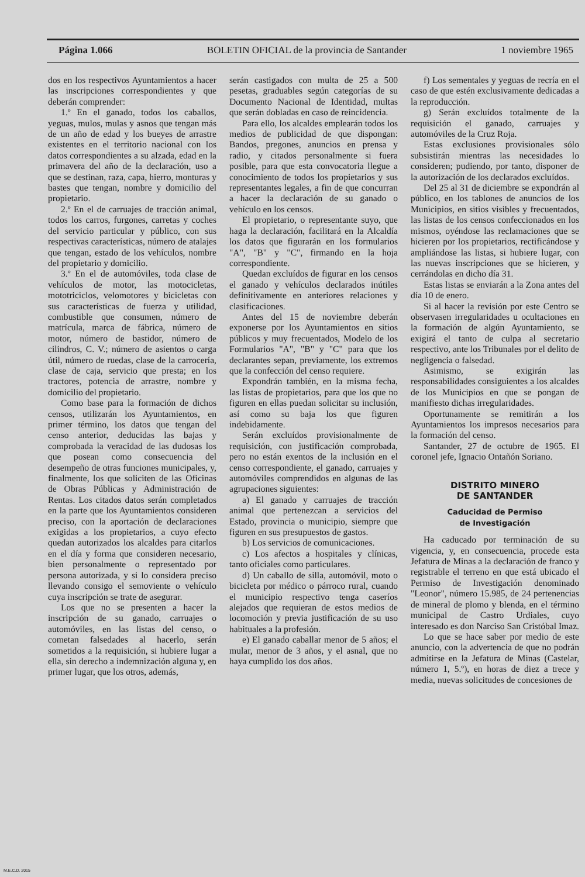Página 1.066 BOLETIN OFICIAL de la provincia de Santander 1 noviembre 1965
dos en los respectivos Ayuntamientos a hacer las inscripciones correspondientes y que deberán comprender:
1.º En el ganado, todos los caballos, yeguas, mulos, mulas y asnos que tengan más de un año de edad y los bueyes de arrastre existentes en el territorio nacional con los datos correspondientes a su alzada, edad en la primavera del año de la declaración, uso a que se destinan, raza, capa, hierro, monturas y bastes que tengan, nombre y domicilio del propietario.
2.º En el de carruajes de tracción animal, todos los carros, furgones, carretas y coches del servicio particular y público, con sus respectivas características, número de atalajes que tengan, estado de los vehículos, nombre del propietario y domicilio.
3.º En el de automóviles, toda clase de vehículos de motor, las motocicletas, mototriciclos, velomotores y bicicletas con sus características de fuerza y utilidad, combustible que consumen, número de matrícula, marca de fábrica, número de motor, número de bastidor, número de cilindros, C. V.; número de asientos o carga útil, número de ruedas, clase de la carrocería, clase de caja, servicio que presta; en los tractores, potencia de arrastre, nombre y domicilio del propietario.
Como base para la formación de dichos censos, utilizarán los Ayuntamientos, en primer término, los datos que tengan del censo anterior, deducidas las bajas y comprobada la veracidad de las dudosas los que posean como consecuencia del desempeño de otras funciones municipales, y, finalmente, los que soliciten de las Oficinas de Obras Públicas y Administración de Rentas. Los citados datos serán completados en la parte que los Ayuntamientos consideren preciso, con la aportación de declaraciones exigidas a los propietarios, a cuyo efecto quedan autorizados los alcaldes para citarlos en el día y forma que consideren necesario, bien personalmente o representado por persona autorizada, y si lo considera preciso llevando consigo el semoviente o vehículo cuya inscripción se trate de asegurar.
Los que no se presenten a hacer la inscripción de su ganado, carruajes o automóviles, en las listas del censo, o cometan falsedades al hacerlo, serán sometidos a la requisición, si hubiere lugar a ella, sin derecho a indemnización alguna y, en primer lugar, que los otros, además,
serán castigados con multa de 25 a 500 pesetas, graduables según categorías de su Documento Nacional de Identidad, multas que serán dobladas en caso de reincidencia.
Para ello, los alcaldes emplearán todos los medios de publicidad de que dispongan: Bandos, pregones, anuncios en prensa y radio, y citados personalmente si fuera posible, para que esta convocatoria llegue a conocimiento de todos los propietarios y sus representantes legales, a fin de que concurran a hacer la declaración de su ganado o vehículo en los censos.
El propietario, o representante suyo, que haga la declaración, facilitará en la Alcaldía los datos que figurarán en los formularios "A", "B" y "C", firmando en la hoja correspondiente.
Quedan excluídos de figurar en los censos el ganado y vehículos declarados inútiles definitivamente en anteriores relaciones y clasificaciones.
Antes del 15 de noviembre deberán exponerse por los Ayuntamientos en sitios públicos y muy frecuentados, Modelo de los Formularios "A", "B" y "C" para que los declarantes sepan, previamente, los extremos que la confección del censo requiere.
Expondrán también, en la misma fecha, las listas de propietarios, para que los que no figuren en ellas puedan solicitar su inclusión, así como su baja los que figuren indebidamente.
Serán excluídos provisionalmente de requisición, con justificación comprobada, pero no están exentos de la inclusión en el censo correspondiente, el ganado, carruajes y automóviles comprendidos en algunas de las agrupaciones siguientes:
a) El ganado y carruajes de tracción animal que pertenezcan a servicios del Estado, provincia o municipio, siempre que figuren en sus presupuestos de gastos.
b) Los servicios de comunicaciones.
c) Los afectos a hospitales y clínicas, tanto oficiales como particulares.
d) Un caballo de silla, automóvil, moto o bicicleta por médico o párroco rural, cuando el municipio respectivo tenga caseríos alejados que requieran de estos medios de locomoción y previa justificación de su uso habituales a la profesión.
e) El ganado caballar menor de 5 años; el mular, menor de 3 años, y el asnal, que no haya cumplido los dos años.
f) Los sementales y yeguas de recría en el caso de que estén exclusivamente dedicadas a la reproducción.
g) Serán excluídos totalmente de la requisición el ganado, carruajes y automóviles de la Cruz Roja.
Estas exclusiones provisionales sólo subsistirán mientras las necesidades lo consideren; pudiendo, por tanto, disponer de la autorización de los declarados excluídos.
Del 25 al 31 de diciembre se expondrán al público, en los tablones de anuncios de los Municipios, en sitios visibles y frecuentados, las listas de los censos confeccionados en los mismos, oyéndose las reclamaciones que se hicieren por los propietarios, rectificándose y ampliándose las listas, si hubiere lugar, con las nuevas inscripciones que se hicieren, y cerrándolas en dicho día 31.
Estas listas se enviarán a la Zona antes del día 10 de enero.
Si al hacer la revisión por este Centro se observasen irregularidades u ocultaciones en la formación de algún Ayuntamiento, se exigirá el tanto de culpa al secretario respectivo, ante los Tribunales por el delito de negligencia o falsedad.
Asimismo, se exigirán las responsabilidades consiguientes a los alcaldes de los Municipios en que se pongan de manifiesto dichas irregularidades.
Oportunamente se remitirán a los Ayuntamientos los impresos necesarios para la formación del censo.
Santander, 27 de octubre de 1965. El coronel jefe, Ignacio Ontañón Soriano.
DISTRITO MINERO
DE SANTANDER
Caducidad de Permiso
de Investigación
Ha caducado por terminación de su vigencia, y, en consecuencia, procede esta Jefatura de Minas a la declaración de franco y registrable el terreno en que está ubicado el Permiso de Investigación denominado "Leonor", número 15.985, de 24 pertenencias de mineral de plomo y blenda, en el término municipal de Castro Urdiales, cuyo interesado es don Narciso San Cristóbal Imaz.
Lo que se hace saber por medio de este anuncio, con la advertencia de que no podrán admitirse en la Jefatura de Minas (Castelar, número 1, 5.º), en horas de diez a trece y media, nuevas solicitudes de concesiones de
M.E.C.D. 2015